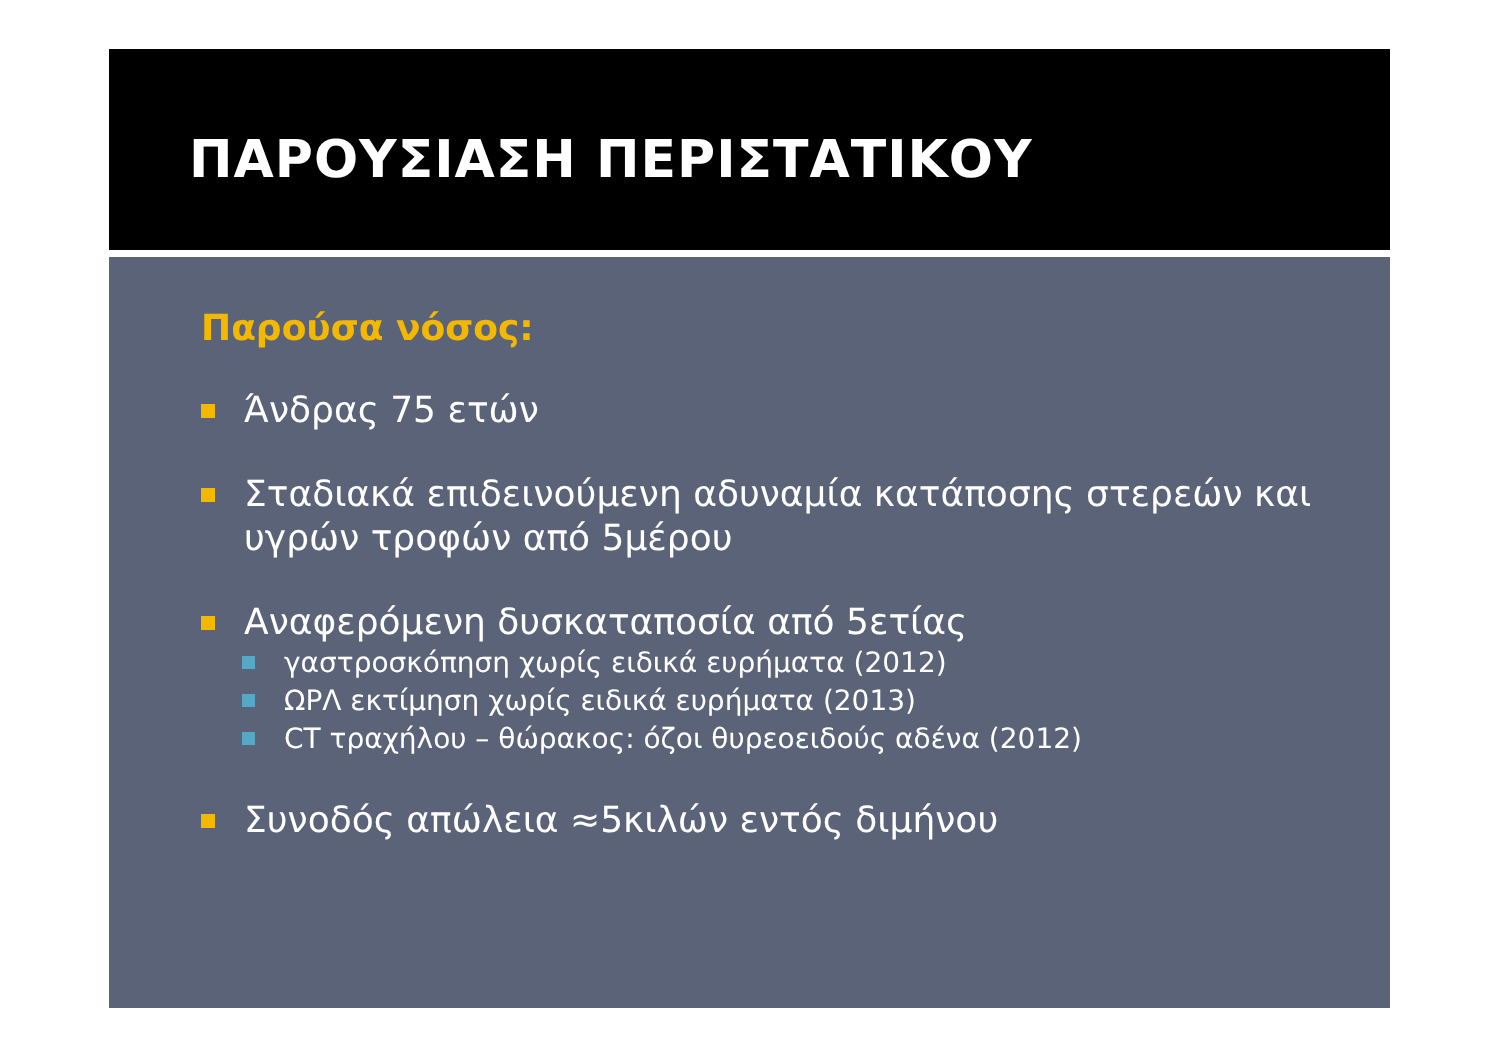ΠΑΡΟΥΣΙΑΣΗ ΠΕΡΙΣΤΑΤΙΚΟΥ
Παρούσα νόσος:
Άνδρας 75 ετών
Σταδιακά επιδεινούμενη αδυναμία κατάποσης στερεών και υγρών τροφών από 5μέρου
Αναφερόμενη δυσκαταποσία από 5ετίας
γαστροσκόπηση χωρίς ειδικά ευρήματα (2012)
ΩΡΛ εκτίμηση χωρίς ειδικά ευρήματα (2013)
CT τραχήλου – θώρακος: όζοι θυρεοειδούς αδένα (2012)
Συνοδός απώλεια ≈5κιλών εντός διμήνου